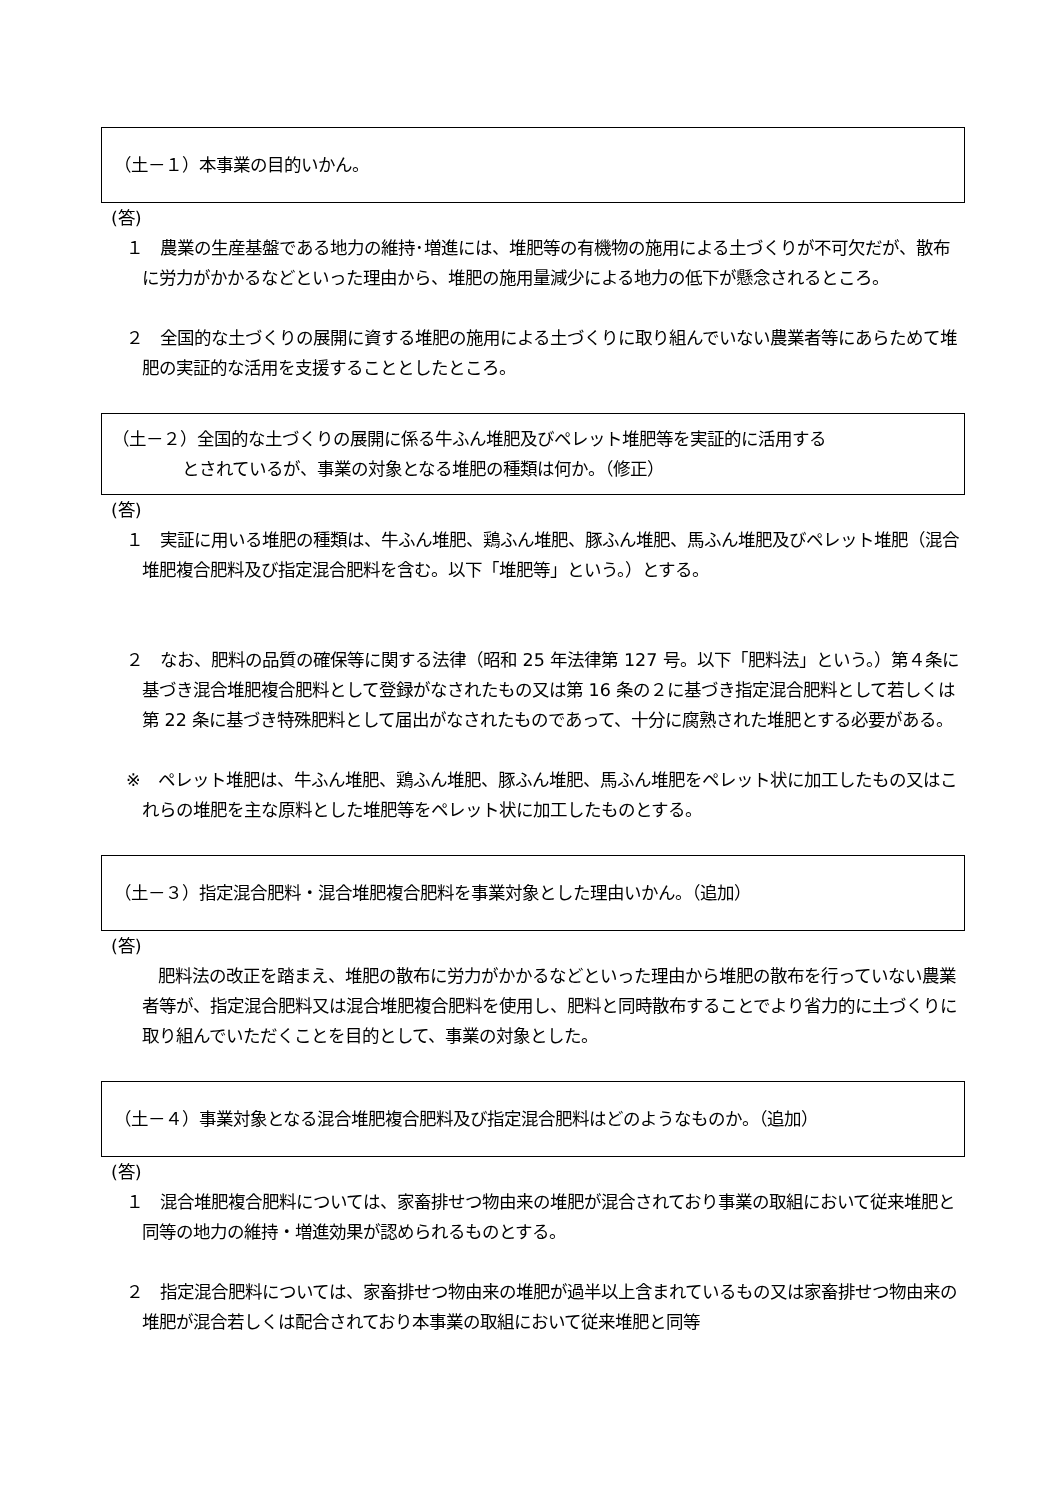（土－１）本事業の目的いかん。
(答)
１　農業の生産基盤である地力の維持･増進には、堆肥等の有機物の施用による土づくりが不可欠だが、散布に労力がかかるなどといった理由から、堆肥の施用量減少による地力の低下が懸念されるところ。
２　全国的な土づくりの展開に資する堆肥の施用による土づくりに取り組んでいない農業者等にあらためて堆肥の実証的な活用を支援することとしたところ。
（土－２）全国的な土づくりの展開に係る牛ふん堆肥及びペレット堆肥等を実証的に活用する
とされているが、事業の対象となる堆肥の種類は何か。（修正）
(答)
１　実証に用いる堆肥の種類は、牛ふん堆肥、鶏ふん堆肥、豚ふん堆肥、馬ふん堆肥及びペレット堆肥（混合堆肥複合肥料及び指定混合肥料を含む。以下「堆肥等」という。）とする。
２　なお、肥料の品質の確保等に関する法律（昭和 25 年法律第 127 号。以下「肥料法」という。）第４条に基づき混合堆肥複合肥料として登録がなされたもの又は第 16 条の２に基づき指定混合肥料として若しくは第 22 条に基づき特殊肥料として届出がなされたものであって、十分に腐熟された堆肥とする必要がある。
※　ペレット堆肥は、牛ふん堆肥、鶏ふん堆肥、豚ふん堆肥、馬ふん堆肥をペレット状に加工したもの又はこれらの堆肥を主な原料とした堆肥等をペレット状に加工したものとする。
（土－３）指定混合肥料・混合堆肥複合肥料を事業対象とした理由いかん。（追加）
(答)
肥料法の改正を踏まえ、堆肥の散布に労力がかかるなどといった理由から堆肥の散布を行っていない農業者等が、指定混合肥料又は混合堆肥複合肥料を使用し、肥料と同時散布することでより省力的に土づくりに取り組んでいただくことを目的として、事業の対象とした。
（土－４）事業対象となる混合堆肥複合肥料及び指定混合肥料はどのようなものか。（追加）
(答)
１　混合堆肥複合肥料については、家畜排せつ物由来の堆肥が混合されており事業の取組において従来堆肥と同等の地力の維持・増進効果が認められるものとする。
２　指定混合肥料については、家畜排せつ物由来の堆肥が過半以上含まれているもの又は家畜排せつ物由来の堆肥が混合若しくは配合されており本事業の取組において従来堆肥と同等